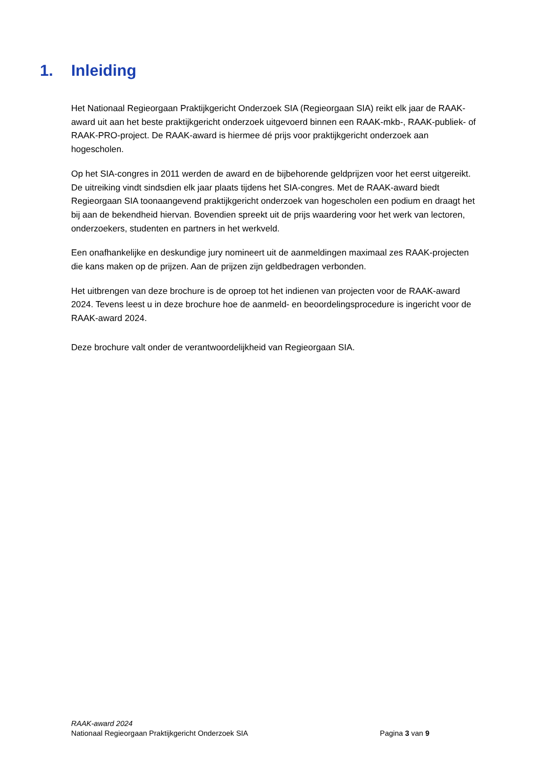1. Inleiding
Het Nationaal Regieorgaan Praktijkgericht Onderzoek SIA (Regieorgaan SIA) reikt elk jaar de RAAK-award uit aan het beste praktijkgericht onderzoek uitgevoerd binnen een RAAK-mkb-, RAAK-publiek- of RAAK-PRO-project. De RAAK-award is hiermee dé prijs voor praktijkgericht onderzoek aan hogescholen.
Op het SIA-congres in 2011 werden de award en de bijbehorende geldprijzen voor het eerst uitgereikt. De uitreiking vindt sindsdien elk jaar plaats tijdens het SIA-congres. Met de RAAK-award biedt Regieorgaan SIA toonaangevend praktijkgericht onderzoek van hogescholen een podium en draagt het bij aan de bekendheid hiervan. Bovendien spreekt uit de prijs waardering voor het werk van lectoren, onderzoekers, studenten en partners in het werkveld.
Een onafhankelijke en deskundige jury nomineert uit de aanmeldingen maximaal zes RAAK-projecten die kans maken op de prijzen. Aan de prijzen zijn geldbedragen verbonden.
Het uitbrengen van deze brochure is de oproep tot het indienen van projecten voor de RAAK-award 2024. Tevens leest u in deze brochure hoe de aanmeld- en beoordelingsprocedure is ingericht voor de RAAK-award 2024.
Deze brochure valt onder de verantwoordelijkheid van Regieorgaan SIA.
RAAK-award 2024
Nationaal Regieorgaan Praktijkgericht Onderzoek SIA Pagina 3 van 9